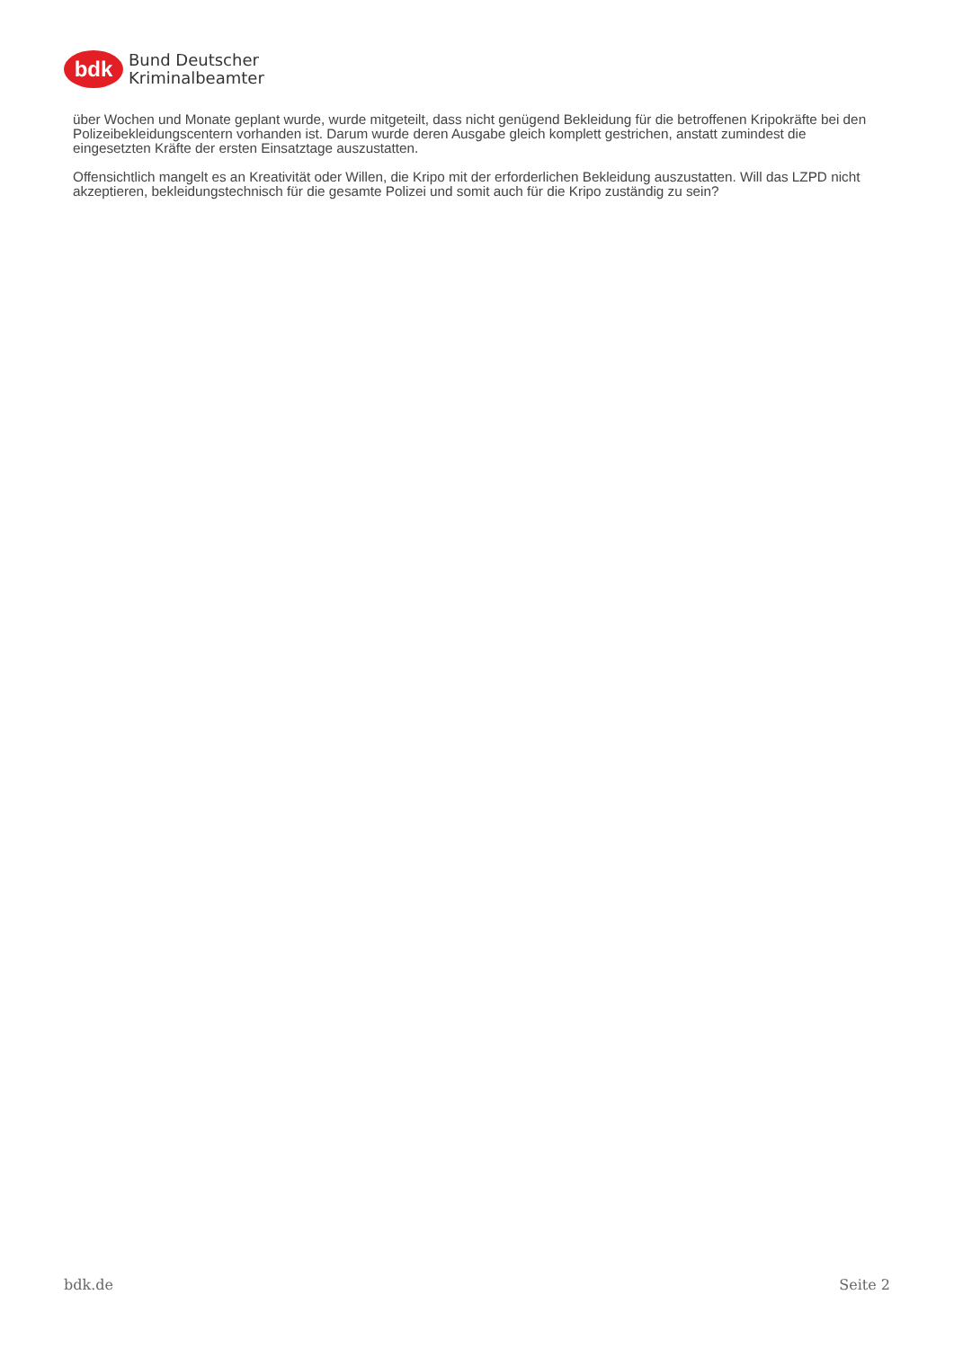bdk
Bund Deutscher
Kriminalbeamter
über Wochen und Monate geplant wurde, wurde mitgeteilt, dass nicht genügend Bekleidung für die betroffenen Kripokräfte bei den Polizeibekleidungscentern vorhanden ist. Darum wurde deren Ausgabe gleich komplett gestrichen, anstatt zumindest die eingesetzten Kräfte der ersten Einsatztage auszustatten.
Offensichtlich mangelt es an Kreativität oder Willen, die Kripo mit der erforderlichen Bekleidung auszustatten. Will das LZPD nicht akzeptieren, bekleidungstechnisch für die gesamte Polizei und somit auch für die Kripo zuständig zu sein?
bdk.de Seite 2